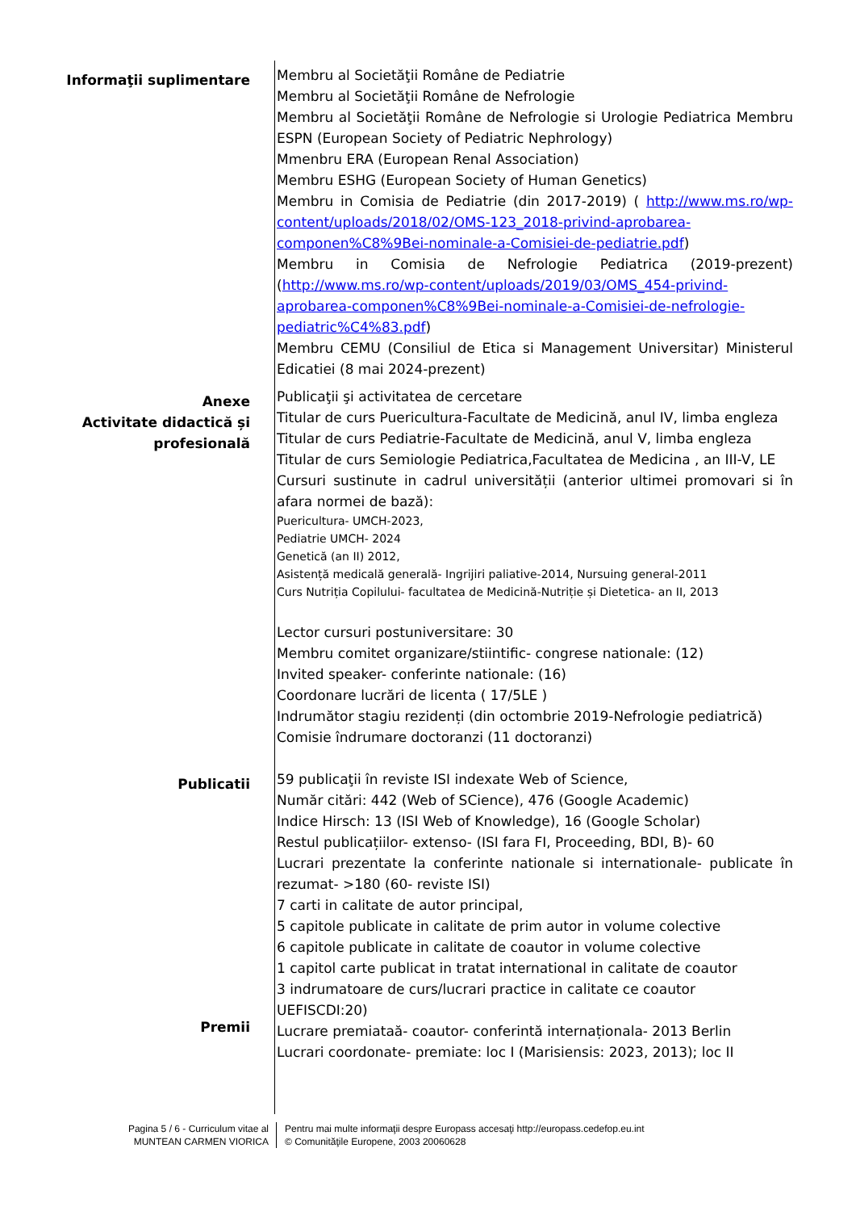Informaţii suplimentare
Membru al Societăţii Române de Pediatrie
Membru al Societăţii Române de Nefrologie
Membru al Societăţii Române de Nefrologie si Urologie Pediatrica Membru ESPN (European Society of Pediatric Nephrology)
Mmenbru ERA (European Renal Association)
Membru ESHG (European Society of Human Genetics)
Membru in Comisia de Pediatrie (din 2017-2019) ( http://www.ms.ro/wp-content/uploads/2018/02/OMS-123_2018-privind-aprobarea-componen%C8%9Bei-nominale-a-Comisiei-de-pediatrie.pdf)
Membru in Comisia de Nefrologie Pediatrica (2019-prezent) (http://www.ms.ro/wp-content/uploads/2019/03/OMS_454-privind-aprobarea-componen%C8%9Bei-nominale-a-Comisiei-de-nefrologie-pediatric%C4%83.pdf)
Membru CEMU (Consiliul de Etica si Management Universitar) Ministerul Edicatiei (8 mai 2024-prezent)
Anexe
Activitate didactică și profesională
Publicaţii şi activitatea de cercetare
Titular de curs Puericultura-Facultate de Medicină, anul IV, limba engleza
Titular de curs Pediatrie-Facultate de Medicină, anul V, limba engleza
Titular de curs Semiologie Pediatrica,Facultatea de Medicina , an III-V, LE
Cursuri sustinute in cadrul universității (anterior ultimei promovari si în afara normei de bază):
Puericultura- UMCH-2023,
Pediatrie UMCH- 2024
Genetică (an II) 2012,
Asistență medicală generală- Ingrijiri paliative-2014, Nursuing general-2011
Curs Nutriția Copilului- facultatea de Medicină-Nutriție și Dietetica- an II, 2013
Lector cursuri postuniversitare: 30
Membru comitet organizare/stiintific- congrese nationale: (12)
Invited speaker- conferinte nationale: (16)
Coordonare lucrări de licenta ( 17/5LE )
Indrumător stagiu rezidenți (din octombrie 2019-Nefrologie pediatrică)
Comisie îndrumare doctoranzi (11 doctoranzi)
Publicatii
Premii
59 publicaţii în reviste ISI indexate Web of Science,
Număr citări: 442 (Web of SCience), 476 (Google Academic)
Indice Hirsch: 13 (ISI Web of Knowledge), 16 (Google Scholar)
Restul publicațiilor- extenso- (ISI fara FI, Proceeding, BDI, B)- 60
Lucrari prezentate la conferinte nationale si internationale- publicate în rezumat- >180 (60- reviste ISI)
7 carti in calitate de autor principal,
5 capitole publicate in calitate de prim autor in volume colective
6 capitole publicate in calitate de coautor in volume colective
1 capitol carte publicat in tratat international in calitate de coautor
3 indrumatoare de curs/lucrari practice in calitate ce coautor
UEFISCDI:20)
Lucrare premiataă- coautor- conferintă internaționala- 2013 Berlin
Lucrari coordonate- premiate: loc I (Marisiensis: 2023, 2013); loc II
Pagina 5 / 6 - Curriculum vitae al
MUNTEAN CARMEN VIORICA
Pentru mai multe informaţii despre Europass accesaţi http://europass.cedefop.eu.int
© Comunităţile Europene, 2003 20060628